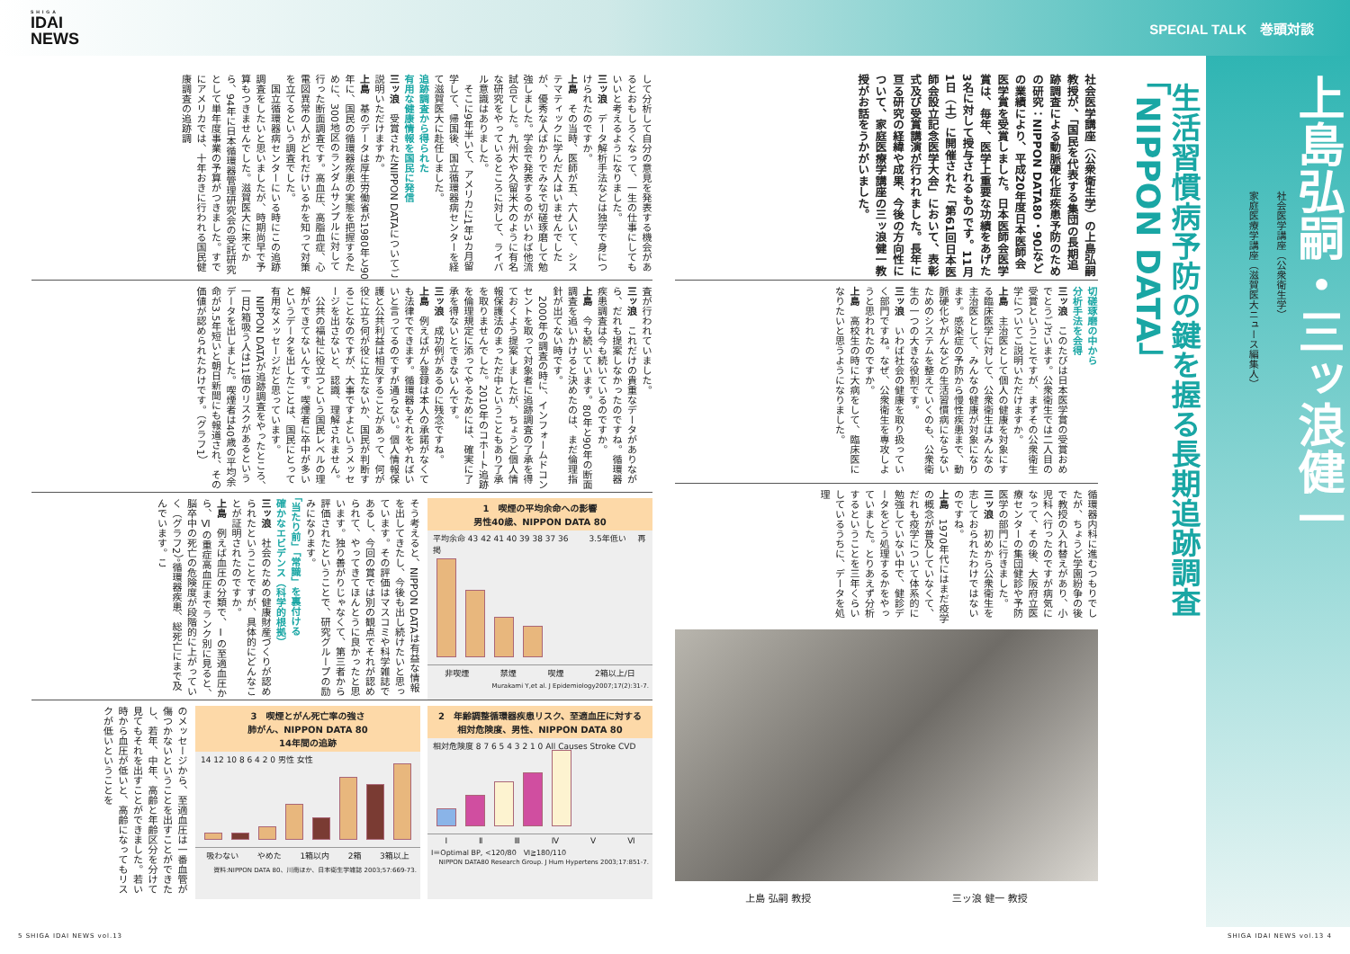SHIGA
IDAI
NEWS
SPECIAL TALK　巻頭対談
上島弘嗣・三ッ浪健一
社会医学講座（公衆衛生学）
家庭医療学講座（滋賀医大ニュース編集人）
生活習慣病予防の鍵を握る長期追跡調査
「NIPPON DATA」
社会医学講座（公衆衛生学）の上島弘嗣教授が、「国民を代表する集団の長期追跡調査による動脈硬化症疾患予防のための研究：NIPPON DATA80・90」などの業績により、平成20年度日本医師会医学賞を受賞しました。日本医師会医学賞は、毎年、医学上重要な功績をあげた3名に対して授与されるものです。11月1日（土）に開催された「第61回日本医師会設立記念医学大会」において、表彰式及び受賞講演が行われました。長年に亘る研究の経緯や成果、今後の方向性について、家庭医療学講座の三ッ浪健一教授がお話をうかがいました。
切磋琢磨の中から
分析手法を会得
三ッ浪　このたびは日本医学賞の受賞おめでとうございます。公衆衛生では二人目の受賞ということですが、まずその公衆衛生学についてご説明いただけますか。
上島　主治医として個人の健康を対象にする臨床医学に対して、公衆衛生はみんなの主治医として、みんなの健康が対象になります。感染症の予防から慢性疾患まで、動脈硬化やがんなどの生活習慣病にならないためのシステムを整えていくのも、公衆衛生の一つの大きな役割です。
三ッ浪　いわば社会の健康を取り扱っていく部門ですね。なぜ、公衆衛生を専攻しようと思われたのですか。
上島　高校生の時に大病をして、臨床医になりたいと思うようになりました。
循環器内科に進むつもりでしたが、ちょうど学園紛争の後で教授の入れ替えがあり、小児科へ行ったのですが病気になって、その後、大阪府立医療センターの集団健診や予防医学の部門に行きました。
三ッ浪　初めから公衆衛生を志しておられたわけではないのですね。
上島　1970年代にはまだ疫学の概念が普及していなくて、だれも疫学について体系的に勉強していない中で、健診データをどう処理するかをやっていました。とりあえず分析するということを三年くらいしているうちに、データを処理
上島 弘嗣 教授 三ッ浪 健一 教授
して分析して自分の意見を発表する機会があるとおもしろくなって、一生の仕事にしてもいいと考えるようになりました。
三ッ浪　データ解析手法などは独学で身につけられたのですか。
上島　その当時、医師が五、六人いて、システマティックに学んだ人はいませんでしたが、優秀な人ばかりでみなで切磋琢磨して勉強しました。学会で発表するのがいわば他流試合でした。九州大や久留米大のように有名な研究をやっているところに対して、ライバル意識はありました。
　そこに9年半いて、アメリカに1年3カ月留学して、帰国後、国立循環器病センターを経て滋賀医大に赴任しました。
追跡調査から得られた
有用な健康情報を国民に発信
三ッ浪　受賞されたNIPPON DATAについてご説明いただけますか。
上島　基のデータは厚生労働省が1980年と90年に、国民の循環器疾患の実態を把握するために、300地区のランダムサンプルに対して行った断面調査です。高血圧、高脂血症、心電図異常の人がどれだけいるかを知って対策を立てるという調査でした。
　国立循環器病センターにいる時にこの追跡調査をしたいと思いましたが、時期尚早で予算もつきませんでした。滋賀医大に来てから、94年に日本循環器管理研究会の受託研究として単年度事業の予算がつきました。すでにアメリカでは、十年おきに行われる国民健康調査の追跡調
査が行われていました。
三ッ浪　これだけの貴重なデータがありながら、だれも提案しなかったのですね。循環器疾患調査は今も続いているのですか。
上島　今も続いています。80年と90年の断面調査を追いかけると決めたのは、まだ倫理指針が出てない時です。
　2000年の調査の時に、インフォームドコンセントを取って対象者に追跡調査の了承を得ておくよう提案しましたが、ちょうど個人情報保護法のまっただ中ということもあり了承を取りませんでした。2010年のコホート追跡を倫理規定に添ってやるためには、確実に了承を得ないとできないんです。
三ッ浪　成功例があるのに残念ですね。
上島　例えばがん登録は本人の承諾がなくても法律でできます。循環器もそれをやればいいと言ってるのですが通らない。個人情報保護と公共利益は相反することがあって、何が役に立ち何が役に立たないか、国民が判断することなのですが、大事ですよというメッセージを出さないと、認識、理解されません。
　公共の福祉に役立つという国民レベルの理解ができてないんです。喫煙者に卒中が多いというデータを出したことは、国民にとって有用なメッセージだと思っています。
　NIPPON DATAが追跡調査をやったところ、一日2箱吸う人は11倍のリスクがあるというデータを出しました。喫煙者は40歳の平均余命が3.5年短いと朝日新聞にも報道され、その価値が認められたわけです。（グラフ1）
1　喫煙の平均余命への影響
男性40歳、NIPPON DATA 80
平均余命 43 42 41 40 39 38 37 36 3.5年低い 再掲
非喫煙 禁煙 喫煙 2箱以上/日
Murakami Y,et al. J Epidemiology2007;17(2):31-7.
そう考えると、NIPPON DATAは有益な情報を出してきたし、今後も出し続けたいと思っています。その評価はマスコミや科学雑誌であるし、今回の賞では別の観点でそれが認められて、やってきてほんとうに良かったと思います。独り善がりじゃなくて、第三者から評価されたということで、研究グループの励みになります。
「当たり前」「常識」を裏付ける
確かなエビデンス（科学的根拠）
三ッ浪　社会のための健康財産づくりが認められたということですが、具体的にどんなことが証明されたのですか。
上島　例えば血圧の分類で、Ⅰの至適血圧から、Ⅵの重症高血圧までランク別に見ると、脳卒中の死亡の危険度が段階的に上がっていく（グラフ2）。循環器疾患、総死亡にまで及んでいます。こ
2　年齢調整循環器疾患リスク、至適血圧に対する
相対危険度、男性、NIPPON DATA 80
相対危険度 8 7 6 5 4 3 2 1 0 All Causes Stroke CVD
Ⅰ Ⅱ Ⅲ Ⅳ Ⅴ Ⅵ
Ⅰ＝Optimal BP, <120/80　Ⅵ≧180/110
NIPPON DATA80 Research Group. J Hum Hypertens 2003;17:851-7.
3　喫煙とがん死亡率の強さ
肺がん、NIPPON DATA 80
14年間の追跡
14 12 10 8 6 4 2 0 男性 女性
吸わない やめた 1箱以内 2箱 3箱以上
資料:NIPPON DATA 80、川南ほか、日本衛生学雑誌 2003;57:669-73.
のメッセージから、至適血圧は一番血管が傷つかないということを出すことができたし、若年、中年、高齢と年齢区分を分けて見てもそれを出すことができました。若い時から血圧が低いと、高齢になってもリスクが低いということを
5 SHIGA IDAI NEWS vol.13 SHIGA IDAI NEWS vol.13 4